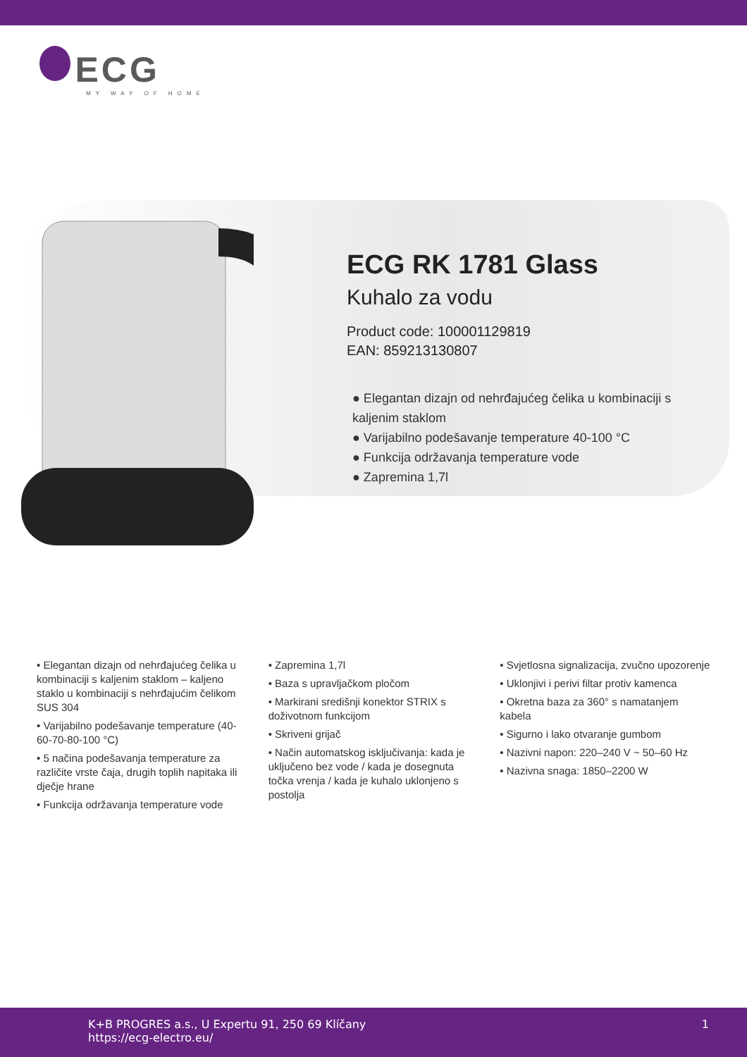ECG
MY WAY OF HOME
ECG RK 1781 Glass
Kuhalo za vodu
Product code: 100001129819
EAN: 859213130807
● Elegantan dizajn od nehrđajućeg čelika u kombinaciji s kaljenim staklom
● Varijabilno podešavanje temperature 40-100 °C
● Funkcija održavanja temperature vode
● Zapremina 1,7l
• Elegantan dizajn od nehrđajućeg čelika u kombinaciji s kaljenim staklom – kaljeno staklo u kombinaciji s nehrđajućim čelikom SUS 304
• Varijabilno podešavanje temperature (40-60-70-80-100 °C)
• 5 načina podešavanja temperature za različite vrste čaja, drugih toplih napitaka ili dječje hrane
• Funkcija održavanja temperature vode
• Zapremina 1,7l
• Baza s upravljačkom pločom
• Markirani središnji konektor STRIX s doživotnom funkcijom
• Skriveni grijač
• Način automatskog isključivanja: kada je uključeno bez vode / kada je dosegnuta točka vrenja / kada je kuhalo uklonjeno s postolja
• Svjetlosna signalizacija, zvučno upozorenje
• Uklonjivi i perivi filtar protiv kamenca
• Okretna baza za 360° s namatanjem kabela
• Sigurno i lako otvaranje gumbom
• Nazivni napon: 220–240 V ~ 50–60 Hz
• Nazivna snaga: 1850–2200 W
K+B PROGRES a.s., U Expertu 91, 250 69 Klíčany
https://ecg-electro.eu/
1